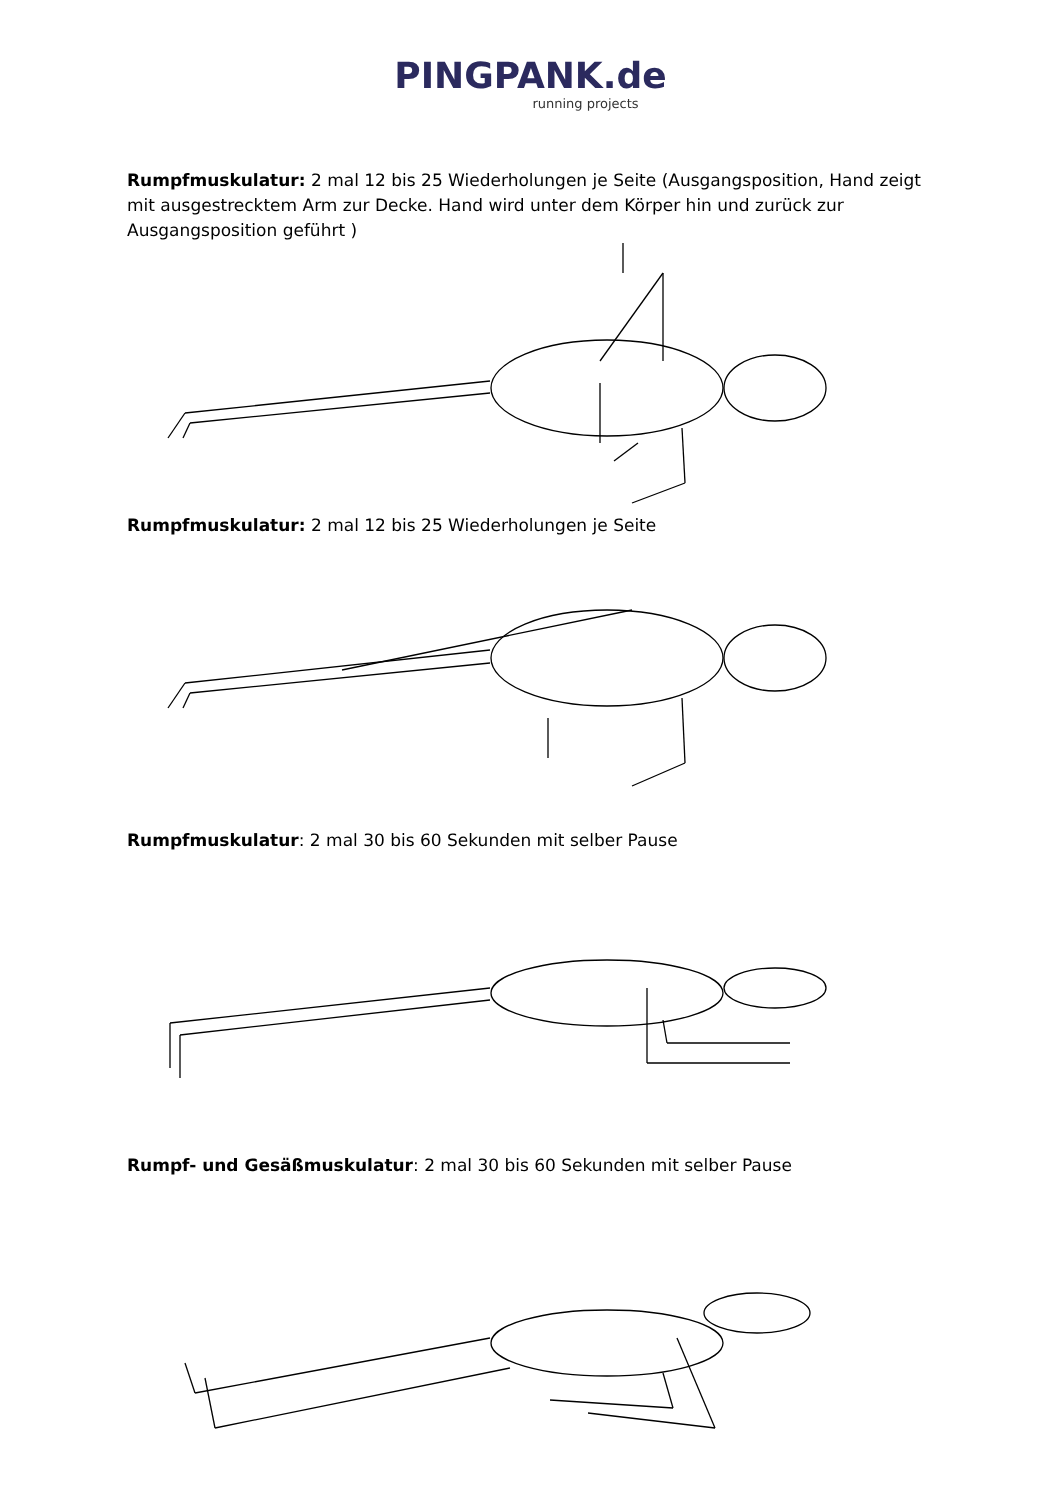PINGPANK.de
running projects
Rumpfmuskulatur: 2 mal 12 bis 25 Wiederholungen je Seite (Ausgangsposition, Hand zeigt mit ausgestrecktem Arm zur Decke. Hand wird unter dem Körper hin und zurück zur Ausgangsposition geführt )
Rumpfmuskulatur: 2 mal 12 bis 25 Wiederholungen je Seite
Rumpfmuskulatur: 2 mal 30 bis 60 Sekunden mit selber Pause
Rumpf- und Gesäßmuskulatur: 2 mal 30 bis 60 Sekunden mit selber Pause